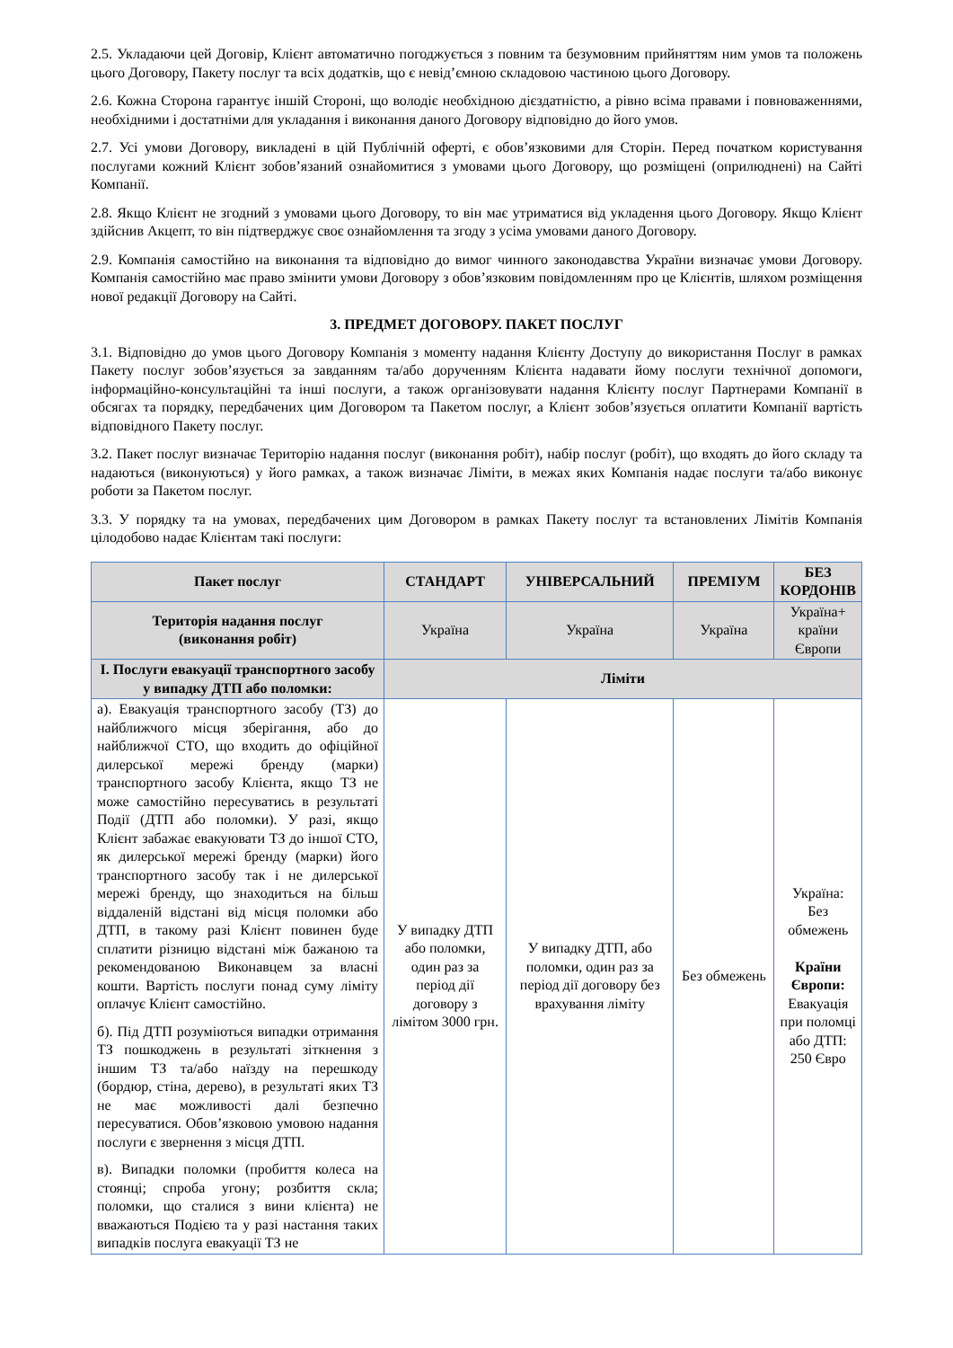2.5. Укладаючи цей Договір, Клієнт автоматично погоджується з повним та безумовним прийняттям ним умов та положень цього Договору, Пакету послуг та всіх додатків, що є невід’ємною складовою частиною цього Договору.
2.6. Кожна Сторона гарантує іншій Стороні, що володіє необхідною дієздатністю, а рівно всіма правами і повноваженнями, необхідними і достатніми для укладання і виконання даного Договору відповідно до його умов.
2.7. Усі умови Договору, викладені в цій Публічній оферті, є обов’язковими для Сторін. Перед початком користування послугами кожний Клієнт зобов’язаний ознайомитися з умовами цього Договору, що розміщені (оприлюднені) на Сайті Компанії.
2.8. Якщо Клієнт не згодний з умовами цього Договору, то він має утриматися від укладення цього Договору. Якщо Клієнт здійснив Акцепт, то він підтверджує своє ознайомлення та згоду з усіма умовами даного Договору.
2.9. Компанія самостійно на виконання та відповідно до вимог чинного законодавства України визначає умови Договору. Компанія самостійно має право змінити умови Договору з обов’язковим повідомленням про це Клієнтів, шляхом розміщення нової редакції Договору на Сайті.
3. ПРЕДМЕТ ДОГОВОРУ. ПАКЕТ ПОСЛУГ
3.1. Відповідно до умов цього Договору Компанія з моменту надання Клієнту Доступу до використання Послуг в рамках Пакету послуг зобов’язується за завданням та/або дорученням Клієнта надавати йому послуги технічної допомоги, інформаційно-консультаційні та інші послуги, а також організовувати надання Клієнту послуг Партнерами Компанії в обсягах та порядку, передбачених цим Договором та Пакетом послуг, а Клієнт зобов’язується оплатити Компанії вартість відповідного Пакету послуг.
3.2. Пакет послуг визначає Територію надання послуг (виконання робіт), набір послуг (робіт), що входять до його складу та надаються (виконуються) у його рамках, а також визначає Ліміти, в межах яких Компанія надає послуги та/або виконує роботи за Пакетом послуг.
3.3. У порядку та на умовах, передбачених цим Договором в рамках Пакету послуг та встановлених Лімітів Компанія цілодобово надає Клієнтам такі послуги:
| Пакет послуг | СТАНДАРТ | УНІВЕРСАЛЬНИЙ | ПРЕМІУМ | БЕЗ КОРДОНІВ |
| --- | --- | --- | --- | --- |
| Територія надання послуг (виконання робіт) | Україна | Україна | Україна | Україна+ країни Європи |
| I. Послуги евакуації транспортного засобу у випадку ДТП або поломки: | Ліміти | | | |
| а). Евакуація транспортного засобу (ТЗ) до найближчого місця зберігання, або до найближчої СТО, що входить до офіційної дилерської мережі бренду (марки) транспортного засобу Клієнта, якщо ТЗ не може самостійно пересуватись в результаті Події (ДТП або поломки). У разі, якщо Клієнт забажає евакуювати ТЗ до іншої СТО, як дилерської мережі бренду (марки) його транспортного засобу так і не дилерської мережі бренду, що знаходиться на більш віддаленій відстані від місця поломки або ДТП, в такому разі Клієнт повинен буде сплатити різницю відстані між бажаною та рекомендованою Виконавцем за власні кошти. Вартість послуги понад суму ліміту оплачує Клієнт самостійно. б). Під ДТП розуміються випадки отримання ТЗ пошкоджень в результаті зіткнення з іншим ТЗ та/або наїзду на перешкоду (бордюр, стіна, дерево), в результаті яких ТЗ не має можливості далі безпечно пересуватися. Обов’язковою умовою надання послуги є звернення з місця ДТП. в). Випадки поломки (пробиття колеса на стоянці; спроба угону; розбиття скла; поломки, що сталися з вини клієнта) не вважаються Подією та у разі настання таких випадків послуга евакуації ТЗ не | У випадку ДТП або поломки, один раз за період дії договору з лімітом 3000 грн. | У випадку ДТП, або поломки, один раз за період дії договору без врахування ліміту | Без обмежень | Україна: Без обмежень Країни Європи: Евакуація при поломці або ДТП: 250 Євро |